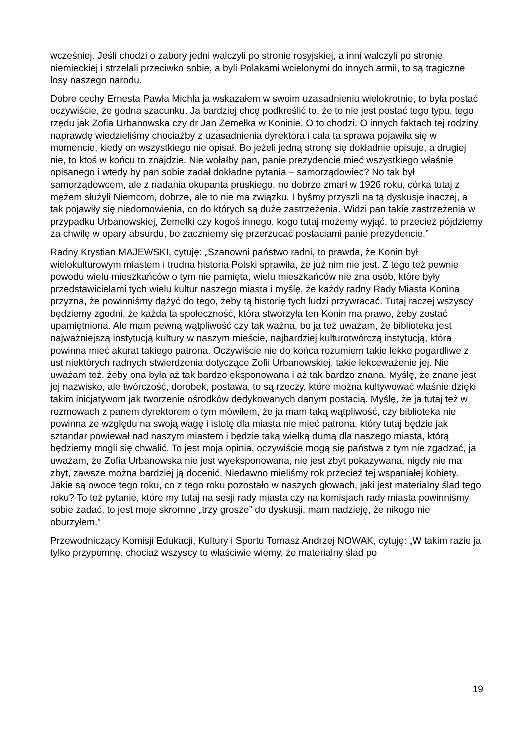wcześniej. Jeśli chodzi o zabory jedni walczyli po stronie rosyjskiej, a inni walczyli po stronie niemieckiej i strzelali przeciwko sobie, a byli Polakami wcielonymi do innych armii, to są tragiczne losy naszego narodu.
Dobre cechy Ernesta Pawła Michla ja wskazałem w swoim uzasadnieniu wielokrotnie, to była postać oczywiście, że godna szacunku. Ja bardziej chcę podkreślić to, że to nie jest postać tego typu, tego rzędu jak Zofia Urbanowska czy dr Jan Zemełka w Koninie. O to chodzi. O innych faktach tej rodziny naprawdę wiedzieliśmy chociażby z uzasadnienia dyrektora i cała ta sprawa pojawiła się w momencie, kiedy on wszystkiego nie opisał. Bo jeżeli jedną stronę się dokładnie opisuje, a drugiej nie, to ktoś w końcu to znajdzie. Nie wołałby pan, panie prezydencie mieć wszystkiego właśnie opisanego i wtedy by pan sobie zadał dokładne pytania – samorządowiec? No tak był samorządowcem, ale z nadania okupanta pruskiego, no dobrze zmarł w 1926 roku, córka tutaj z mężem służyli Niemcom, dobrze, ale to nie ma związku. I byśmy przyszli na tą dyskusje inaczej, a tak pojawiły się niedomowienia, co do których są duże zastrzeżenia. Widzi pan takie zastrzeżenia w przypadku Urbanowskiej, Zemełki czy kogoś innego, kogo tutaj możemy wyjąć, to przecież pójdziemy za chwilę w opary absurdu, bo zaczniemy się przerzucać postaciami panie prezydencie.”
Radny Krystian MAJEWSKI, cytuję: „Szanowni państwo radni, to prawda, że Konin był wielokulturowym miastem i trudna historia Polski sprawiła, że już nim nie jest. Z tego też pewnie powodu wielu mieszkańców o tym nie pamięta, wielu mieszkańców nie zna osób, które były przedstawicielami tych wielu kultur naszego miasta i myślę, że każdy radny Rady Miasta Konina przyzna, że powinniśmy dążyć do tego, żeby tą historię tych ludzi przywracać. Tutaj raczej wszyscy będziemy zgodni, że każda ta społeczność, która stworzyła ten Konin ma prawo, żeby zostać upamiętniona. Ale mam pewną wątpliwość czy tak ważna, bo ja też uważam, że biblioteka jest najważniejszą instytucją kultury w naszym mieście, najbardziej kulturotwórczą instytucją, która powinna mieć akurat takiego patrona. Oczywiście nie do końca rozumiem takie lekko pogardliwe z ust niektórych radnych stwierdzenia dotyczące Zofii Urbanowskiej, takie lekceważenie jej. Nie uważam też, żeby ona była aż tak bardzo eksponowana i aż tak bardzo znana. Myślę, że znane jest jej nazwisko, ale twórczość, dorobek, postawa, to są rzeczy, które można kultywować właśnie dzięki takim inicjatywom jak tworzenie ośrodków dedykowanych danym postacią. Myślę, że ja tutaj też w rozmowach z panem dyrektorem o tym mówiłem, że ja mam taką wątpliwość, czy biblioteka nie powinna ze względu na swoją wagę i istotę dla miasta nie mieć patrona, który tutaj będzie jak sztandar powiewał nad naszym miastem i będzie taką wielką dumą dla naszego miasta, którą będziemy mogli się chwalić. To jest moja opinia, oczywiście mogą się państwa z tym nie zgadzać, ja uważam, że Zofia Urbanowska nie jest wyeksponowana, nie jest zbyt pokazywana, nigdy nie ma zbyt, zawsze można bardziej ją docenić. Niedawno mieliśmy rok przecież tej wspaniałej kobiety. Jakie są owoce tego roku, co z tego roku pozostało w naszych głowach, jaki jest materialny ślad tego roku? To też pytanie, które my tutaj na sesji rady miasta czy na komisjach rady miasta powinniśmy sobie zadać, to jest moje skromne „trzy grosze” do dyskusji, mam nadzieję, że nikogo nie oburzyłem.”
Przewodniczący Komisji Edukacji, Kultury i Sportu Tomasz Andrzej NOWAK, cytuję: „W takim razie ja tylko przypomnę, chociaż wszyscy to właściwie wiemy, że materialny ślad po
19